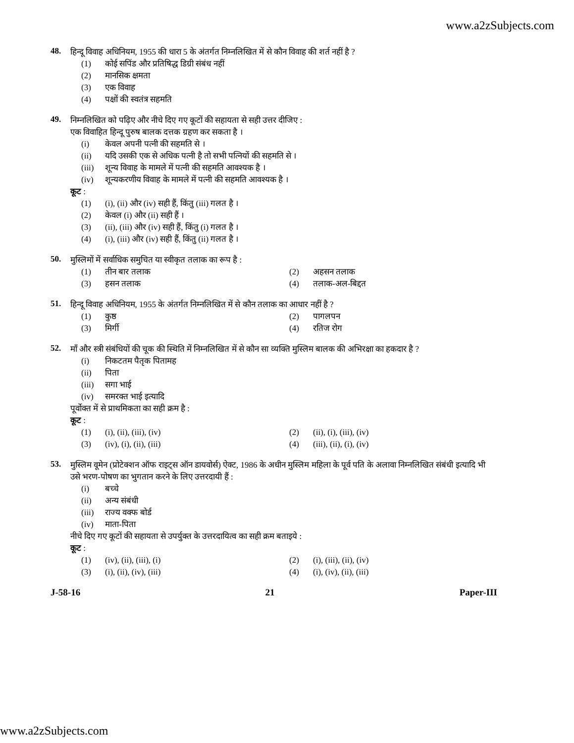www.a2zSubjects.com
48.
हिन्दू विवाह अधिनियम, 1955 की धारा 5 के अंतर्गत निम्नलिखित में से कौन विवाह की शर्त नहीं है ?
(1) कोई सपिंड और प्रतिषिद्ध डिग्री संबंध नहीं
(2) मानसिक क्षमता
(3) एक विवाह
(4) पक्षों की स्वतंत्र सहमति
49.
निम्नलिखित को पढ़िए और नीचे दिए गए कूटों की सहायता से सही उत्तर दीजिए :
एक विवाहित हिन्दू पुरुष बालक दत्तक ग्रहण कर सकता है ।
(i) केवल अपनी पत्नी की सहमति से ।
(ii) यदि उसकी एक से अधिक पत्नी है तो सभी पत्नियों की सहमति से ।
(iii) शून्य विवाह के मामले में पत्नी की सहमति आवश्यक है ।
(iv) शून्यकरणीय विवाह के मामले में पत्नी की सहमति आवश्यक है ।
कूट :
(1) (i), (ii) और (iv) सही हैं, किंतु (iii) गलत है ।
(2) केवल (i) और (ii) सही हैं ।
(3) (ii), (iii) और (iv) सही हैं, किंतु (i) गलत है ।
(4) (i), (iii) और (iv) सही हैं, किंतु (ii) गलत है ।
50.
मुस्लिमों में सर्वाधिक समुचित या स्वीकृत तलाक का रूप है :
(1) तीन बार तलाक
(2) अहसन तलाक
(3) हसन तलाक
(4) तलाक-अल-बिद्दत
51.
हिन्दू विवाह अधिनियम, 1955 के अंतर्गत निम्नलिखित में से कौन तलाक का आधार नहीं है ?
(1) कुष्ठ
(2) पागलपन
(3) मिर्गी
(4) रतिज रोग
52.
माँ और स्त्री संबंधियों की चूक की स्थिति में निम्नलिखित में से कौन सा व्यक्ति मुस्लिम बालक की अभिरक्षा का हकदार है ?
(i) निकटतम पैतृक पितामह
(ii) पिता
(iii) सगा भाई
(iv) समरक्त भाई इत्यादि
पूर्वोक्त में से प्राथमिकता का सही क्रम है :
कूट :
(1) (i), (ii), (iii), (iv)
(2) (ii), (i), (iii), (iv)
(3) (iv), (i), (ii), (iii)
(4) (iii), (ii), (i), (iv)
53.
मुस्लिम वूमेन (प्रोटेक्शन ऑफ राइट्स ऑन डायवोर्स) ऐक्ट, 1986 के अधीन मुस्लिम महिला के पूर्व पति के अलावा निम्नलिखित संबंधी इत्यादि भी उसे भरण-पोषण का भुगतान करने के लिए उत्तरदायी हैं :
(i) बच्चे
(ii) अन्य संबंधी
(iii) राज्य वक्फ बोर्ड
(iv) माता-पिता
नीचे दिए गए कूटों की सहायता से उपर्युक्त के उत्तरदायित्व का सही क्रम बताइये :
कूट :
(1) (iv), (ii), (iii), (i)
(2) (i), (iii), (ii), (iv)
(3) (i), (ii), (iv), (iii)
(4) (i), (iv), (ii), (iii)
J-58-16 21 Paper-III
www.a2zSubjects.com